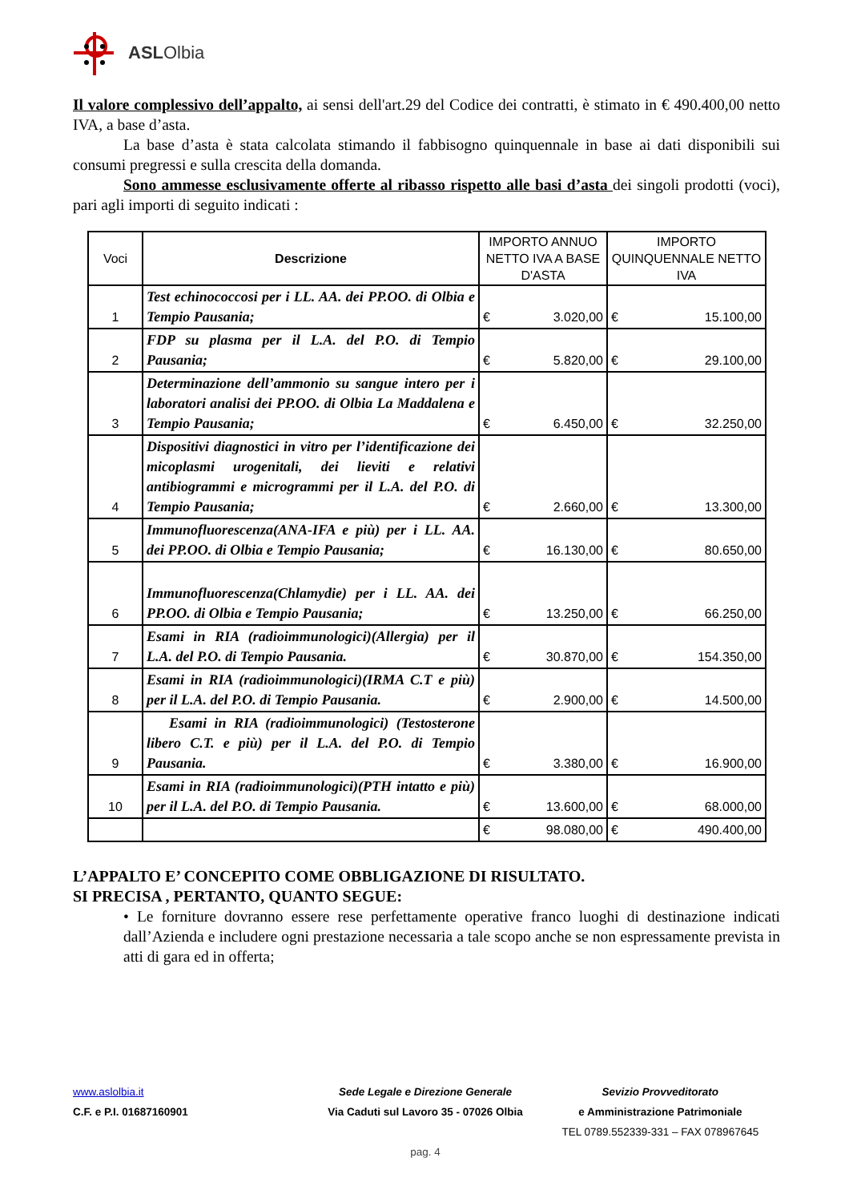ASLOlbia
Il valore complessivo dell’appalto, ai sensi dell'art.29 del Codice dei contratti, è stimato in € 490.400,00 netto IVA, a base d’asta.
La base d’asta è stata calcolata stimando il fabbisogno quinquennale in base ai dati disponibili sui consumi pregressi e sulla crescita della domanda.
Sono ammesse esclusivamente offerte al ribasso rispetto alle basi d’asta dei singoli prodotti (voci), pari agli importi di seguito indicati :
| Voci | Descrizione | IMPORTO ANNUO NETTO IVA A BASE D'ASTA | IMPORTO QUINQUENNALE NETTO IVA |
| --- | --- | --- | --- |
| 1 | Test echinococcosi per i LL. AA. dei PP.OO. di Olbia e Tempio Pausania; | € 3.020,00 | € 15.100,00 |
| 2 | FDP su plasma per il L.A. del P.O. di Tempio Pausania; | € 5.820,00 | € 29.100,00 |
| 3 | Determinazione dell’ammonio su sangue intero per i laboratori analisi dei PP.OO. di Olbia La Maddalena e Tempio Pausania; | € 6.450,00 | € 32.250,00 |
| 4 | Dispositivi diagnostici in vitro per l’identificazione dei micoplasmi urogenitali, dei lieviti e relativi antibiogrammi e microgrammi per il L.A. del P.O. di Tempio Pausania; | € 2.660,00 | € 13.300,00 |
| 5 | Immunofluorescenza(ANA-IFA e più) per i LL. AA. dei PP.OO. di Olbia e Tempio Pausania; | € 16.130,00 | € 80.650,00 |
| 6 | Immunofluorescenza(Chlamydie) per i LL. AA. dei PP.OO. di Olbia e Tempio Pausania; | € 13.250,00 | € 66.250,00 |
| 7 | Esami in RIA (radioimmunologici)(Allergia) per il L.A. del P.O. di Tempio Pausania. | € 30.870,00 | € 154.350,00 |
| 8 | Esami in RIA (radioimmunologici)(IRMA C.T e più) per il L.A. del P.O. di Tempio Pausania. | € 2.900,00 | € 14.500,00 |
| 9 | Esami in RIA (radioimmunologici) (Testosterone libero C.T. e più) per il L.A. del P.O. di Tempio Pausania. | € 3.380,00 | € 16.900,00 |
| 10 | Esami in RIA (radioimmunologici)(PTH intatto e più) per il L.A. del P.O. di Tempio Pausania. | € 13.600,00 | € 68.000,00 |
| | | € 98.080,00 | € 490.400,00 |
L’APPALTO E’ CONCEPITO COME OBBLIGAZIONE DI RISULTATO.
SI PRECISA , PERTANTO, QUANTO SEGUE:
• Le forniture dovranno essere rese perfettamente operative franco luoghi di destinazione indicati dall’Azienda e includere ogni prestazione necessaria a tale scopo anche se non espressamente prevista in atti di gara ed in offerta;
www.aslolbia.it Sede Legale e Direzione Generale
Sevizio Provveditorato
C.F. e P.I. 01687160901 Via Caduti sul Lavoro 35 - 07026 Olbia
e Amministrazione Patrimoniale
TEL 0789.552339-331 – FAX 078967645
pag. 4